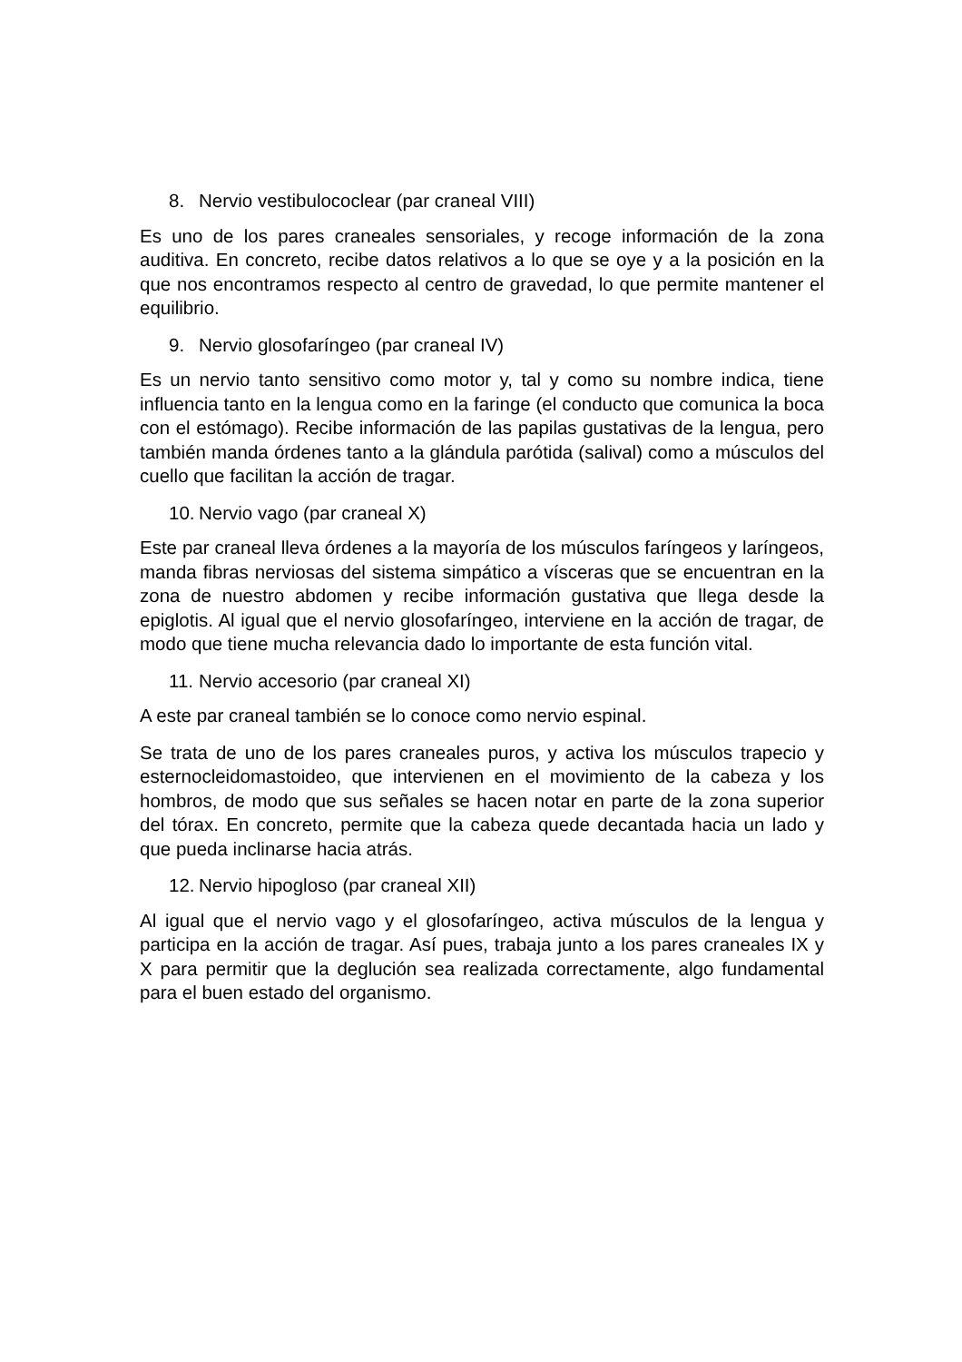8. Nervio vestibulococlear (par craneal VIII)
Es uno de los pares craneales sensoriales, y recoge información de la zona auditiva. En concreto, recibe datos relativos a lo que se oye y a la posición en la que nos encontramos respecto al centro de gravedad, lo que permite mantener el equilibrio.
9. Nervio glosofaríngeo (par craneal IV)
Es un nervio tanto sensitivo como motor y, tal y como su nombre indica, tiene influencia tanto en la lengua como en la faringe (el conducto que comunica la boca con el estómago). Recibe información de las papilas gustativas de la lengua, pero también manda órdenes tanto a la glándula parótida (salival) como a músculos del cuello que facilitan la acción de tragar.
10. Nervio vago (par craneal X)
Este par craneal lleva órdenes a la mayoría de los músculos faríngeos y laríngeos, manda fibras nerviosas del sistema simpático a vísceras que se encuentran en la zona de nuestro abdomen y recibe información gustativa que llega desde la epiglotis. Al igual que el nervio glosofaríngeo, interviene en la acción de tragar, de modo que tiene mucha relevancia dado lo importante de esta función vital.
11. Nervio accesorio (par craneal XI)
A este par craneal también se lo conoce como nervio espinal.
Se trata de uno de los pares craneales puros, y activa los músculos trapecio y esternocleidomastoideo, que intervienen en el movimiento de la cabeza y los hombros, de modo que sus señales se hacen notar en parte de la zona superior del tórax. En concreto, permite que la cabeza quede decantada hacia un lado y que pueda inclinarse hacia atrás.
12. Nervio hipogloso (par craneal XII)
Al igual que el nervio vago y el glosofaríngeo, activa músculos de la lengua y participa en la acción de tragar. Así pues, trabaja junto a los pares craneales IX y X para permitir que la deglución sea realizada correctamente, algo fundamental para el buen estado del organismo.